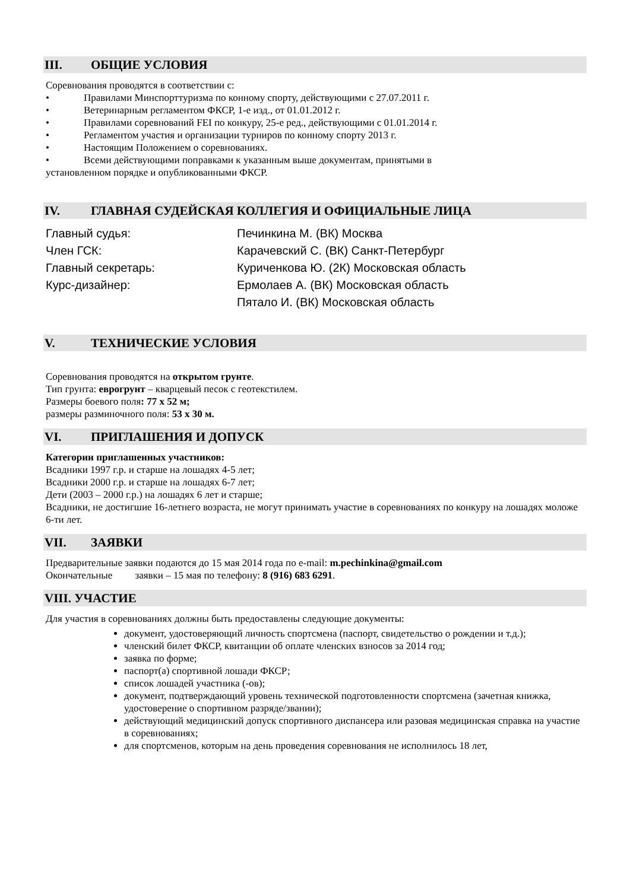III. ОБЩИЕ УСЛОВИЯ
Соревнования проводятся в соответствии с:
• Правилами Минспорттуризма по конному спорту, действующими с 27.07.2011 г.
• Ветеринарным регламентом ФКСР, 1-е изд., от 01.01.2012 г.
• Правилами соревнований FEI по конкуру, 25-е ред., действующими с 01.01.2014 г.
• Регламентом участия и организации турниров по конному спорту 2013 г.
• Настоящим Положением о соревнованиях.
• Всеми действующими поправками к указанным выше документам, принятыми в
установленном порядке и опубликованными ФКСР.
IV. ГЛАВНАЯ СУДЕЙСКАЯ КОЛЛЕГИЯ И ОФИЦИАЛЬНЫЕ ЛИЦА
| Главный судья: | Печинкина М. (ВК) Москва |
| Член ГСК: | Карачевский С. (ВК) Санкт-Петербург |
| Главный секретарь: | Куриченкова Ю. (2К) Московская область |
| Курс-дизайнер: | Ермолаев А. (ВК) Московская область |
| | Пятало И. (ВК) Московская область |
V. ТЕХНИЧЕСКИЕ УСЛОВИЯ
Соревнования проводятся на открытом грунте.
Тип грунта: еврогрунт – кварцевый песок с геотекстилем.
Размеры боевого поля: 77 х 52 м;
размеры разминочного поля: 53 х 30 м.
VI. ПРИГЛАШЕНИЯ И ДОПУСК
Категории приглашенных участников:
Всадники 1997 г.р. и старше на лошадях 4-5 лет;
Всадники 2000 г.р. и старше на лошадях 6-7 лет;
Дети (2003 – 2000 г.р.) на лошадях 6 лет и старше;
Всадники, не достигшие 16-летнего возраста, не могут принимать участие в соревнованиях по конкуру на лошадях моложе 6-ти лет.
VII. ЗАЯВКИ
Предварительные заявки подаются до 15 мая 2014 года по e-mail: m.pechinkina@gmail.com
Окончательные заявки – 15 мая по телефону: 8 (916) 683 6291.
VIII. УЧАСТИЕ
Для участия в соревнованиях должны быть предоставлены следующие документы:
документ, удостоверяющий личность спортсмена (паспорт, свидетельство о рождении и т.д.);
членский билет ФКСР, квитанции об оплате членских взносов за 2014 год;
заявка по форме;
паспорт(а) спортивной лошади ФКСР;
список лошадей участника (-ов);
документ, подтверждающий уровень технической подготовленности спортсмена (зачетная книжка, удостоверение о спортивном разряде/звании);
действующий медицинский допуск спортивного диспансера или разовая медицинская справка на участие в соревнованиях;
для спортсменов, которым на день проведения соревнования не исполнилось 18 лет,